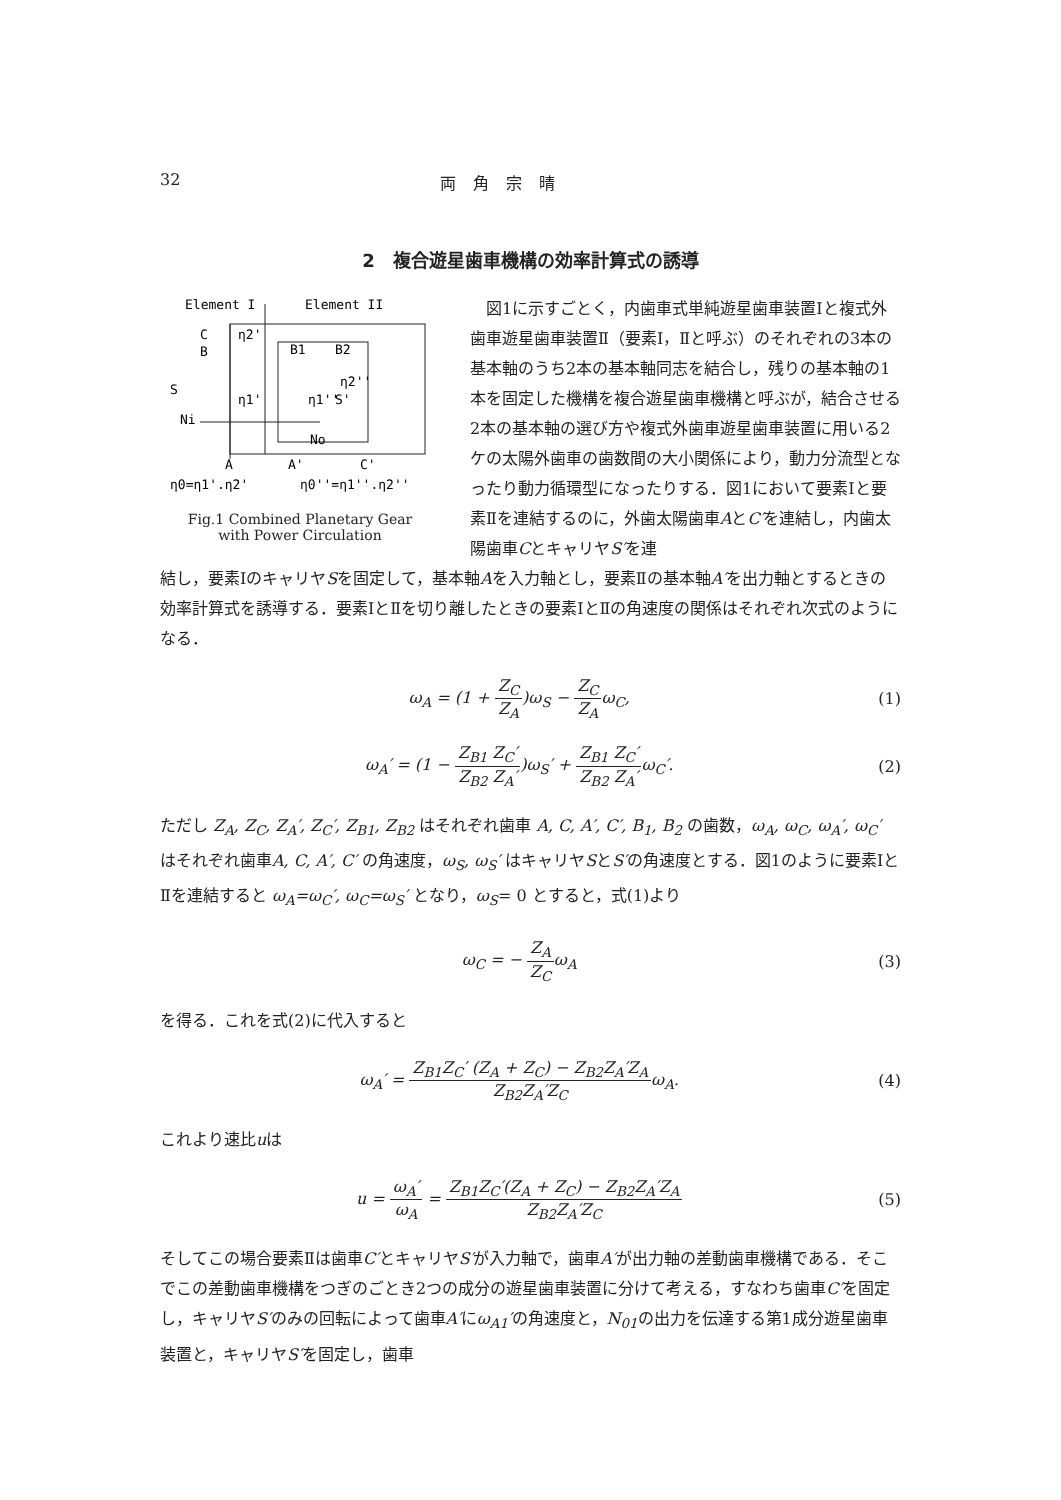32 両 角 宗 晴
2　複合遊星歯車機構の効率計算式の誘導
Element I
Element II
C
B
η2'
B1
B2
η2''
S
η1'
η1''
S'
Ni
No
A
A'
C'
η0=η1'.η2'
η0''=η1''.η2''
Fig.1 Combined Planetary Gear
with Power Circulation
　図1に示すごとく，内歯車式単純遊星歯車装置Ⅰと複式外歯車遊星歯車装置Ⅱ（要素Ⅰ，Ⅱと呼ぶ）のそれぞれの3本の基本軸のうち2本の基本軸同志を結合し，残りの基本軸の1本を固定した機構を複合遊星歯車機構と呼ぶが，結合させる2本の基本軸の選び方や複式外歯車遊星歯車装置に用いる2ケの太陽外歯車の歯数間の大小関係により，動力分流型となったり動力循環型になったりする．図1において要素Ⅰと要素Ⅱを連結するのに，外歯太陽歯車AとC′を連結し，内歯太陽歯車CとキャリヤS′を連
結し，要素ⅠのキャリヤSを固定して，基本軸Aを入力軸とし，要素Ⅱの基本軸A′を出力軸とするときの効率計算式を誘導する．要素ⅠとⅡを切り離したときの要素ⅠとⅡの角速度の関係はそれぞれ次式のようになる．
ω<sub>A</sub> = (1 +
Z<sub>C</sub>
Z<sub>A</sub>
)ω<sub>S</sub> −
Z<sub>C</sub>
Z<sub>A</sub>
ω<sub>C</sub>,
(1)
ω<sub>A</sub>′ = (1 −
Z<sub>B1</sub> Z<sub>C</sub>′
Z<sub>B2</sub> Z<sub>A</sub>′
)ω<sub>S</sub>′ +
Z<sub>B1</sub> Z<sub>C</sub>′
Z<sub>B2</sub> Z<sub>A</sub>′
ω<sub>C</sub>′.
(2)
ただし Z<sub>A</sub>, Z<sub>C</sub>, Z<sub>A</sub>′, Z<sub>C</sub>′, Z<sub>B1</sub>, Z<sub>B2</sub> はそれぞれ歯車 A, C, A′, C′, B<sub>1</sub>, B<sub>2</sub> の歯数，ω<sub>A</sub>, ω<sub>C</sub>, ω<sub>A</sub>′, ω<sub>C</sub>′ はそれぞれ歯車A, C, A′, C′ の角速度，ω<sub>S</sub>, ω<sub>S</sub>′ はキャリヤSとS′の角速度とする．図1のように要素ⅠとⅡを連結すると ω<sub>A</sub>=ω<sub>C</sub>′, ω<sub>C</sub>=ω<sub>S</sub>′ となり，ω<sub>S</sub>= 0 とすると，式(1)より
ω<sub>C</sub> = −
Z<sub>A</sub>
Z<sub>C</sub>
ω<sub>A</sub>
(3)
を得る．これを式(2)に代入すると
ω<sub>A</sub>′ =
Z<sub>B1</sub>Z<sub>C</sub>′ (Z<sub>A</sub> + Z<sub>C</sub>) − Z<sub>B2</sub>Z<sub>A</sub>′Z<sub>A</sub>
Z<sub>B2</sub>Z<sub>A</sub>′Z<sub>C</sub>
ω<sub>A</sub>.
(4)
これより速比uは
u =
ω<sub>A</sub>′
ω<sub>A</sub>
=
Z<sub>B1</sub>Z<sub>C</sub>′(Z<sub>A</sub> + Z<sub>C</sub>) − Z<sub>B2</sub>Z<sub>A</sub>′Z<sub>A</sub>
Z<sub>B2</sub>Z<sub>A</sub>′Z<sub>C</sub>
(5)
そしてこの場合要素Ⅱは歯車C′とキャリヤS′が入力軸で，歯車A′が出力軸の差動歯車機構である．そこでこの差動歯車機構をつぎのごとき2つの成分の遊星歯車装置に分けて考える，すなわち歯車C′を固定し，キャリヤS′のみの回転によって歯車A′にω<sub>A1</sub>′の角速度と，N<sub>01</sub>の出力を伝達する第1成分遊星歯車装置と，キャリヤS′を固定し，歯車